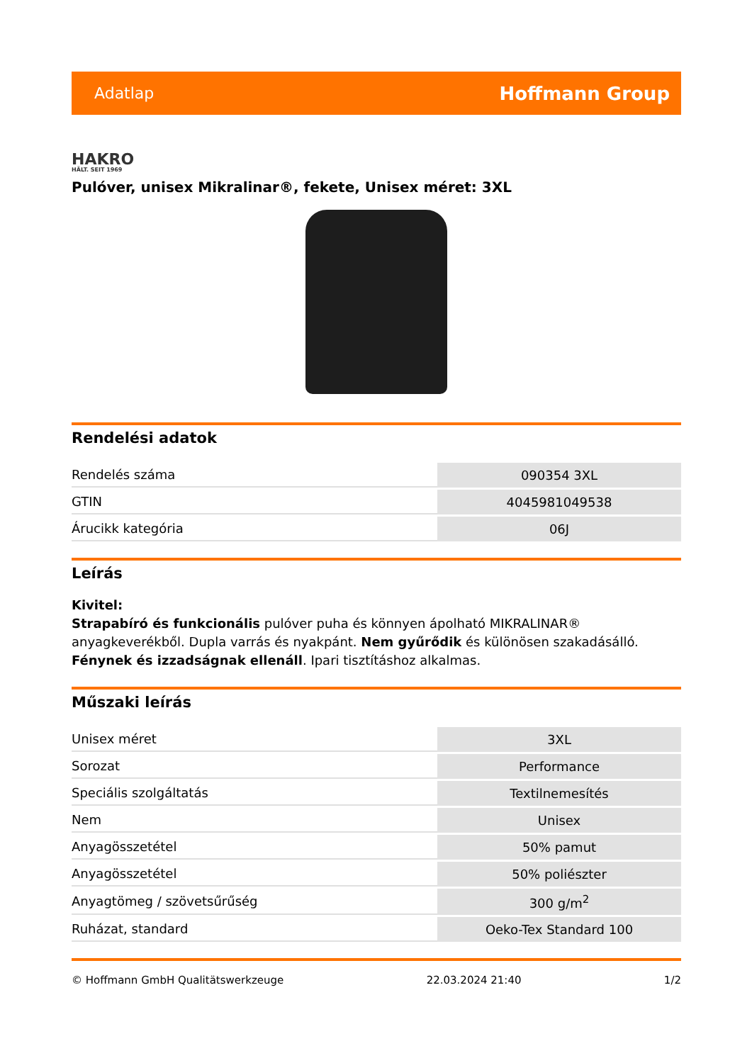Adatlap Hoffmann Group
HAKRO
HÄLT. SEIT 1969
Pulóver, unisex Mikralinar®, fekete, Unisex méret: 3XL
Rendelési adatok
| Rendelés száma | 090354 3XL |
| GTIN | 4045981049538 |
| Árucikk kategória | 06J |
Leírás
Kivitel:
Strapabíró és funkcionális pulóver puha és könnyen ápolható MIKRALINAR® anyagkeverékből. Dupla varrás és nyakpánt. Nem gyűrődik és különösen szakadásálló. Fénynek és izzadságnak ellenáll. Ipari tisztításhoz alkalmas.
Műszaki leírás
| Unisex méret | 3XL |
| Sorozat | Performance |
| Speciális szolgáltatás | Textilnemesítés |
| Nem | Unisex |
| Anyagösszetétel | 50% pamut |
| Anyagösszetétel | 50% poliészter |
| Anyagtömeg / szövetsűrűség | 300 g/m<sup>2</sup> |
| Ruházat, standard | Oeko-Tex Standard 100 |
© Hoffmann GmbH Qualitätswerkzeuge 22.03.2024 21:40 1/2